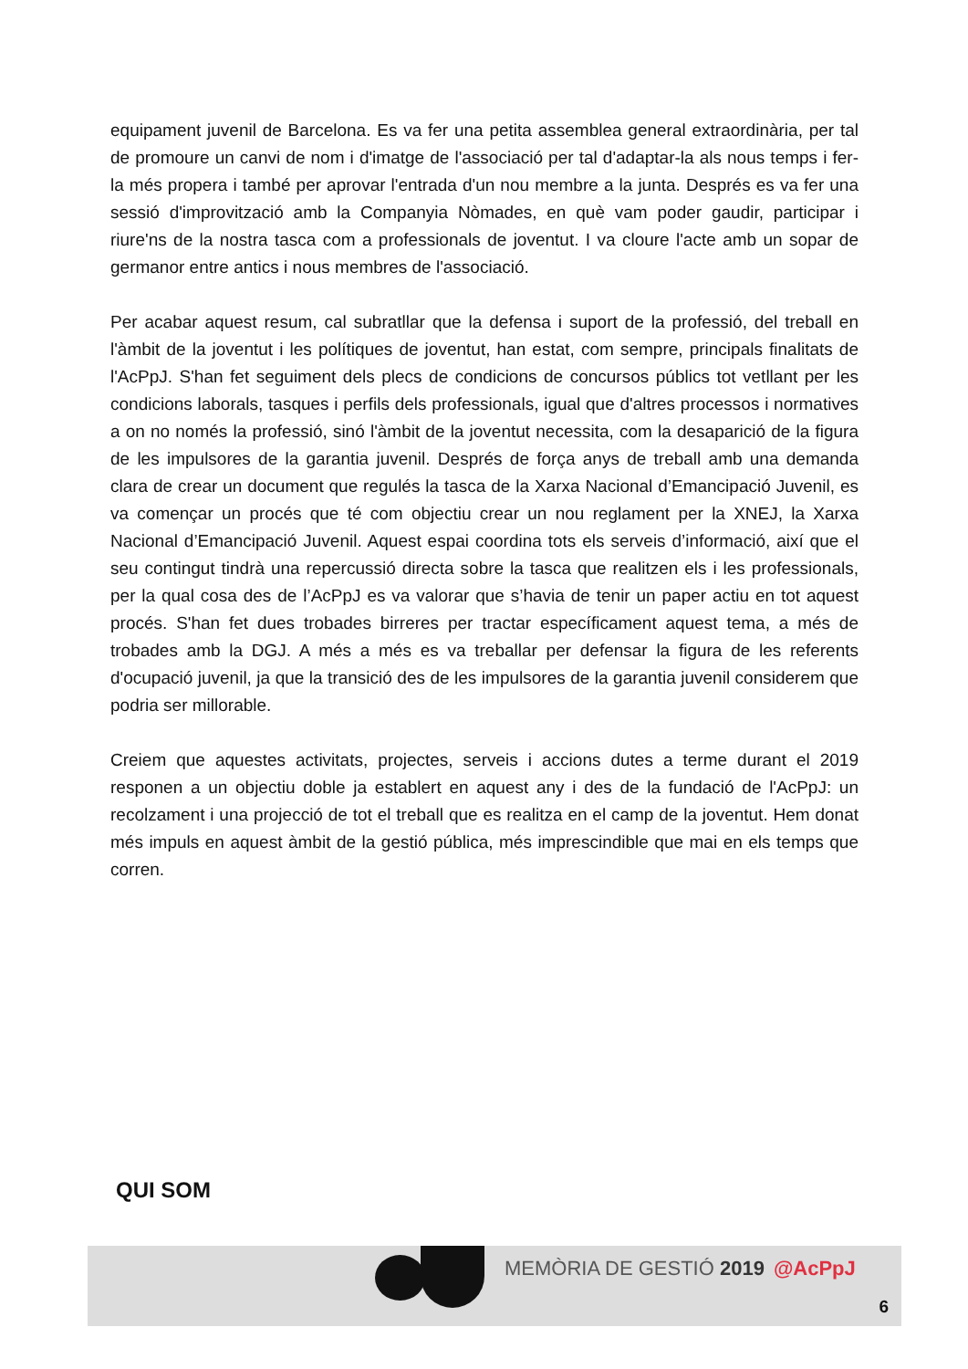equipament juvenil de Barcelona. Es va fer una petita assemblea general extraordinària, per tal de promoure un canvi de nom i d'imatge de l'associació per tal d'adaptar-la als nous temps i fer-la més propera i també per aprovar l'entrada d'un nou membre a la junta. Després es va fer una sessió d'improvització amb la Companyia Nòmades, en què vam poder gaudir, participar i riure'ns de la nostra tasca com a professionals de joventut. I va cloure l'acte amb un sopar de germanor entre antics i nous membres de l'associació.
Per acabar aquest resum, cal subratllar que la defensa i suport de la professió, del treball en l'àmbit de la joventut i les polítiques de joventut, han estat, com sempre, principals finalitats de l'AcPpJ. S'han fet seguiment dels plecs de condicions de concursos públics tot vetllant per les condicions laborals, tasques i perfils dels professionals, igual que d'altres processos i normatives a on no només la professió, sinó l'àmbit de la joventut necessita, com la desaparició de la figura de les impulsores de la garantia juvenil. Després de força anys de treball amb una demanda clara de crear un document que regulés la tasca de la Xarxa Nacional d’Emancipació Juvenil, es va començar un procés que té com objectiu crear un nou reglament per la XNEJ, la Xarxa Nacional d’Emancipació Juvenil. Aquest espai coordina tots els serveis d’informació, així que el seu contingut tindrà una repercussió directa sobre la tasca que realitzen els i les professionals, per la qual cosa des de l’AcPpJ es va valorar que s’havia de tenir un paper actiu en tot aquest procés. S'han fet dues trobades birreres per tractar específicament aquest tema, a més de trobades amb la DGJ. A més a més es va treballar per defensar la figura de les referents d'ocupació juvenil, ja que la transició des de les impulsores de la garantia juvenil considerem que podria ser millorable.
Creiem que aquestes activitats, projectes, serveis i accions dutes a terme durant el 2019 responen a un objectiu doble ja establert en aquest any i des de la fundació de l'AcPpJ: un recolzament i una projecció de tot el treball que es realitza en el camp de la joventut. Hem donat més impuls en aquest àmbit de la gestió pública, més imprescindible que mai en els temps que corren.
QUI SOM
MEMÒRIA DE GESTIÓ 2019 @AcPpJ
6